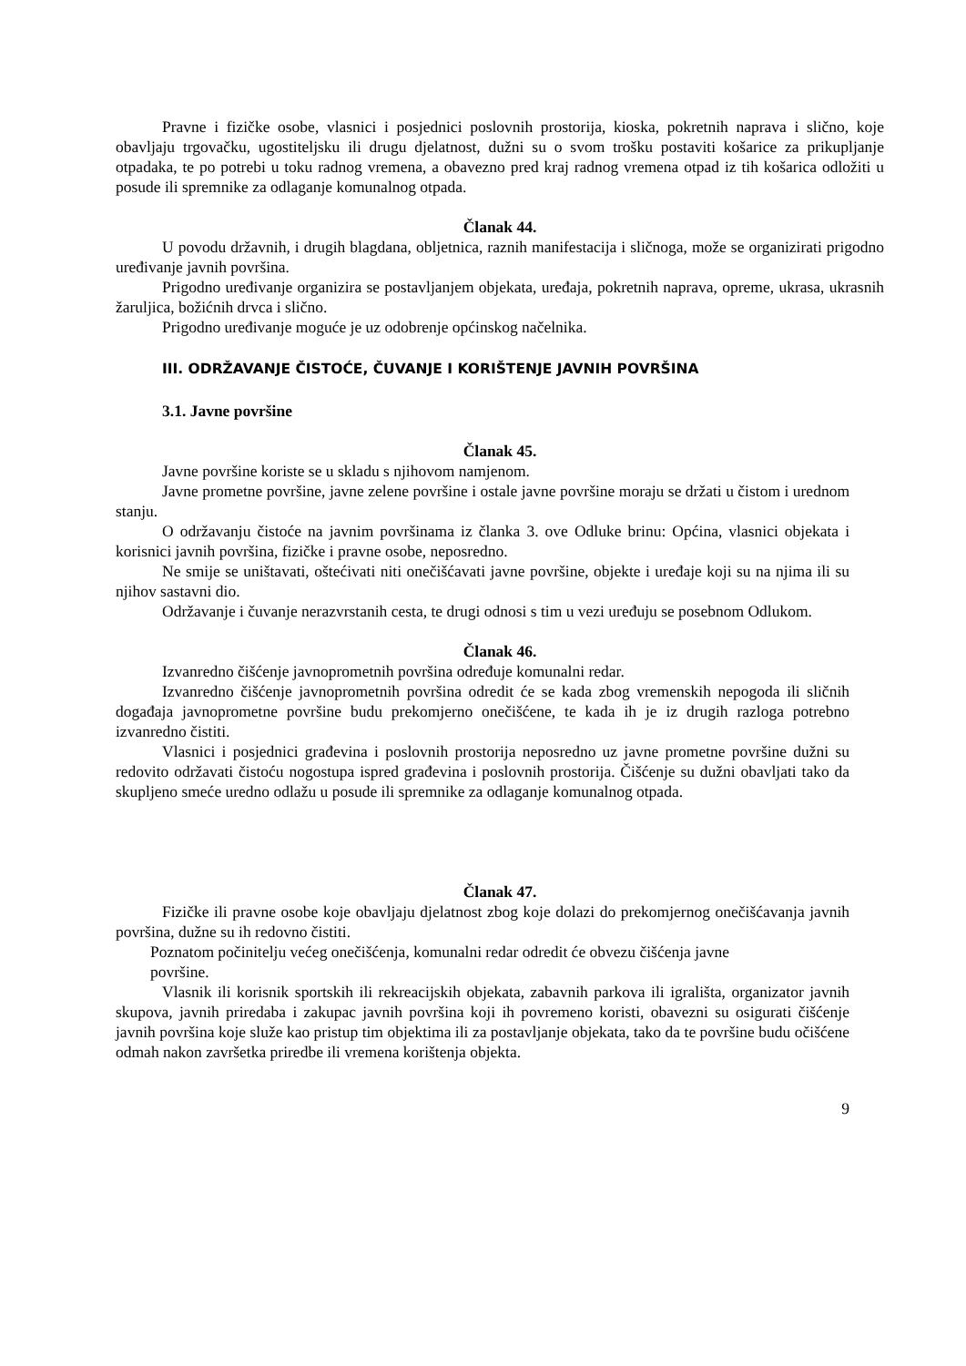Pravne i fizičke osobe, vlasnici i posjednici poslovnih prostorija, kioska, pokretnih naprava i slično, koje obavljaju trgovačku, ugostiteljsku ili drugu djelatnost, dužni su o svom trošku postaviti košarice za prikupljanje otpadaka, te po potrebi u toku radnog vremena, a obavezno pred kraj radnog vremena otpad iz tih košarica odložiti u posude ili spremnike za odlaganje komunalnog otpada.
Članak 44.
U povodu državnih, i drugih blagdana, obljetnica, raznih manifestacija i sličnoga, može se organizirati prigodno uređivanje javnih površina.
Prigodno uređivanje organizira se postavljanjem objekata, uređaja, pokretnih naprava, opreme, ukrasa, ukrasnih žaruljica, božićnih drvca i slično.
Prigodno uređivanje moguće je uz odobrenje općinskog načelnika.
III. ODRŽAVANJE ČISTOĆE, ČUVANJE I KORIŠTENJE JAVNIH POVRŠINA
3.1. Javne površine
Članak 45.
Javne površine koriste se u skladu s njihovom namjenom.
Javne prometne površine, javne zelene površine i ostale javne površine moraju se držati u čistom i urednom stanju.
O održavanju čistoće na javnim površinama iz članka 3. ove Odluke brinu: Općina, vlasnici objekata i korisnici javnih površina, fizičke i pravne osobe, neposredno.
Ne smije se uništavati, oštećivati niti onečišćavati javne površine, objekte i uređaje koji su na njima ili su njihov sastavni dio.
Održavanje i čuvanje nerazvrstanih cesta, te drugi odnosi s tim u vezi uređuju se posebnom Odlukom.
Članak 46.
Izvanredno čišćenje javnoprometnih površina određuje komunalni redar.
Izvanredno čišćenje javnoprometnih površina odredit će se kada zbog vremenskih nepogoda ili sličnih događaja javnoprometne površine budu prekomjerno onečišćene, te kada ih je iz drugih razloga potrebno izvanredno čistiti.
Vlasnici i posjednici građevina i poslovnih prostorija neposredno uz javne prometne površine dužni su redovito održavati čistoću nogostupa ispred građevina i poslovnih prostorija. Čišćenje su dužni obavljati tako da skupljeno smeće uredno odlažu u posude ili spremnike za odlaganje komunalnog otpada.
Članak 47.
Fizičke ili pravne osobe koje obavljaju djelatnost zbog koje dolazi do prekomjernog onečišćavanja javnih površina, dužne su ih redovno čistiti.
Poznatom počinitelju većeg onečišćenja, komunalni redar odredit će obvezu čišćenja javne
površine.
Vlasnik ili korisnik sportskih ili rekreacijskih objekata, zabavnih parkova ili igrališta, organizator javnih skupova, javnih priredaba i zakupac javnih površina koji ih povremeno koristi, obavezni su osigurati čišćenje javnih površina koje služe kao pristup tim objektima ili za postavljanje objekata, tako da te površine budu očišćene odmah nakon završetka priredbe ili vremena korištenja objekta.
9